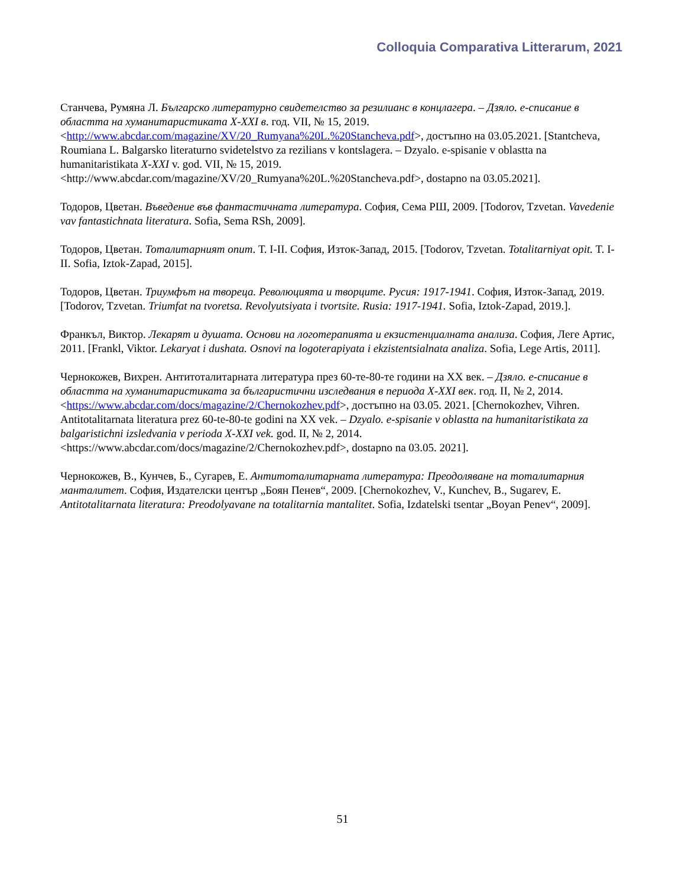Colloquia Comparativa Litterarum, 2021
Станчева, Румяна Л. Българско литературно свидетелство за резилианс в концлагера. – Дзяло. е-списание в областта на хуманитаристиката X-XXI в. год. VII, № 15, 2019. <http://www.abcdar.com/magazine/XV/20_Rumyana%20L.%20Stancheva.pdf>, достъпно на 03.05.2021. [Stantcheva, Roumiana L. Balgarsko literaturno svidetelstvo za rezilians v kontslagera. – Dzyalo. e-spisanie v oblastta na humanitaristikata X-XXI v. god. VII, № 15, 2019. <http://www.abcdar.com/magazine/XV/20_Rumyana%20L.%20Stancheva.pdf>, dostapno na 03.05.2021].
Тодоров, Цветан. Въведение във фантастичната литература. София, Сема РШ, 2009. [Todorov, Tzvetan. Vavedenie vav fantastichnata literatura. Sofia, Sema RSh, 2009].
Тодоров, Цветан. Тоталитарният опит. Т. I-II. София, Изток-Запад, 2015. [Todorov, Tzvetan. Totalitarniyat opit. T. I-II. Sofia, Iztok-Zapad, 2015].
Тодоров, Цветан. Триумфът на твореца. Революцията и творците. Русия: 1917-1941. София, Изток-Запад, 2019.[Todorov, Tzvetan. Triumfat na tvoretsa. Revolyutsiyata i tvortsite. Rusia: 1917-1941. Sofia, Iztok-Zapad, 2019.].
Франкъл, Виктор. Лекарят и душата. Основи на логотерапията и екзистенциалната анализа. София, Леге Артис, 2011. [Frankl, Viktor. Lekaryat i dushata. Osnovi na logoterapiyata i ekzistentsialnata analiza. Sofia, Lege Artis, 2011].
Чернокожев, Вихрен. Антитоталитарната литература през 60-те-80-те години на XX век. – Дзяло. е-списание в областта на хуманитаристиката за българистични изследвания в периода X-XXI век. год. II, № 2, 2014. <https://www.abcdar.com/docs/magazine/2/Chernokozhev.pdf>, достъпно на 03.05. 2021. [Chernokozhev, Vihren. Antitotalitarnata literatura prez 60-te-80-te godini na XX vek. – Dzyalo. e-spisanie v oblastta na humanitaristikata za balgaristichni izsledvania v perioda X-XXI vek. god. II, № 2, 2014. <https://www.abcdar.com/docs/magazine/2/Chernokozhev.pdf>, dostapno na 03.05. 2021].
Чернокожев, В., Кунчев, Б., Сугарев, Е. Антитоталитарната литература: Преодоляване на тоталитарния манталитет. София, Издателски център „Боян Пенев“, 2009. [Chernokozhev, V., Kunchev, B., Sugarev, E. Antitotalitarnata literatura: Preodolyavane na totalitarnia mantalitet. Sofia, Izdatelski tsentar „Boyan Penev“, 2009].
51